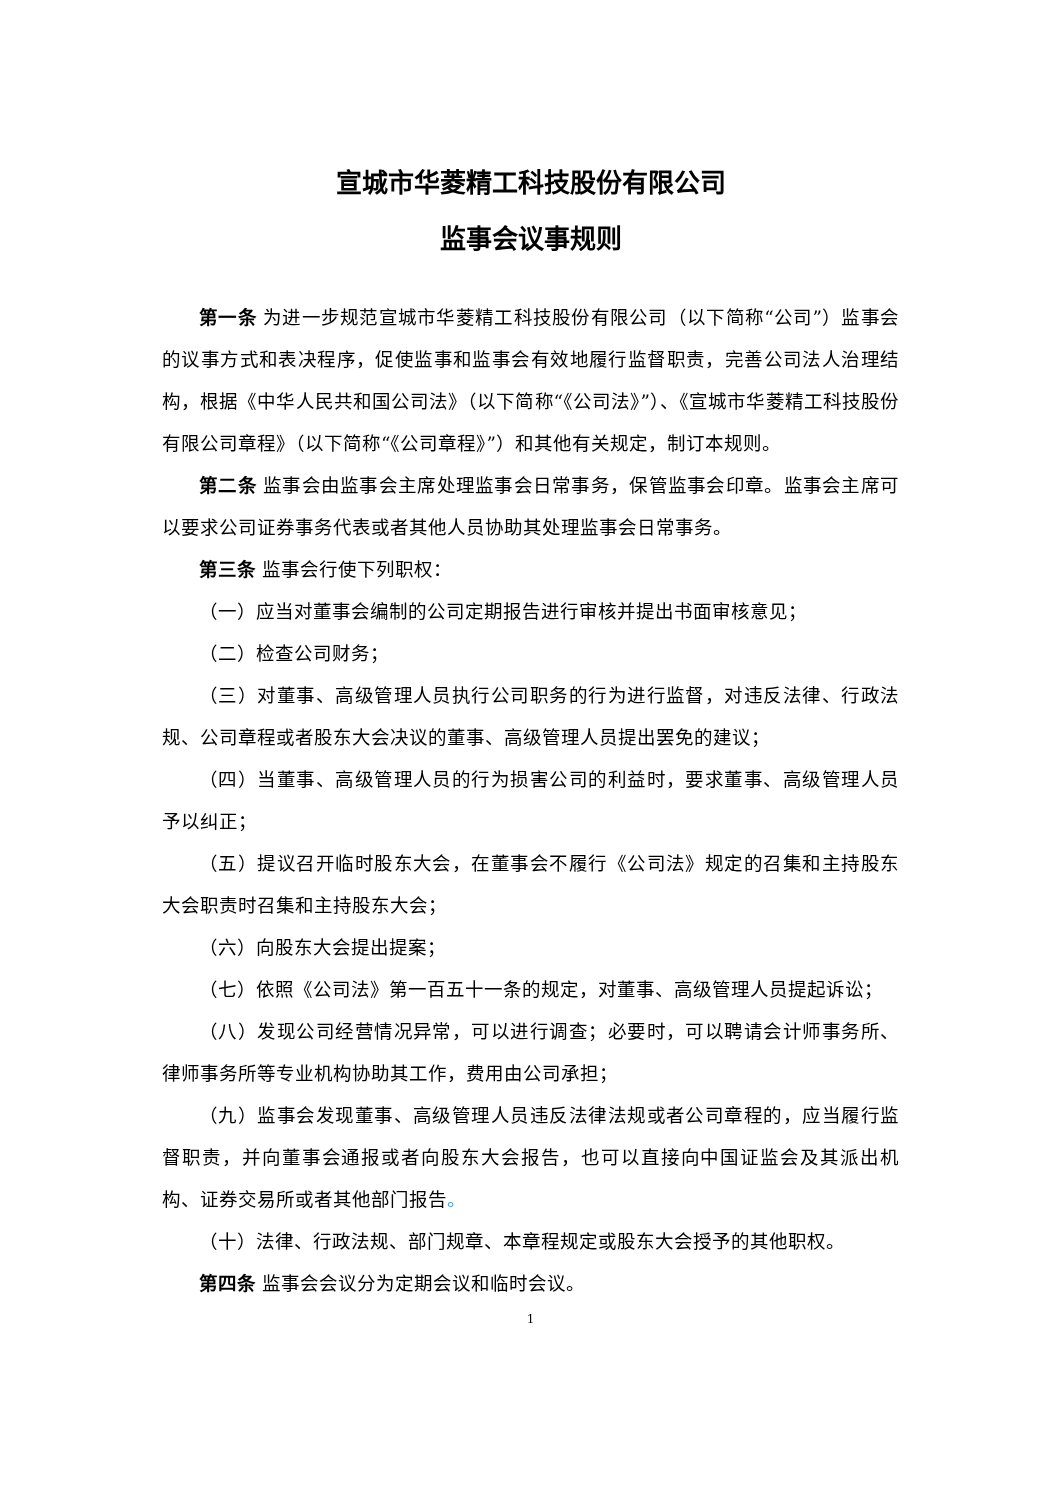宣城市华菱精工科技股份有限公司
监事会议事规则
第一条 为进一步规范宣城市华菱精工科技股份有限公司（以下简称“公司”）监事会的议事方式和表决程序，促使监事和监事会有效地履行监督职责，完善公司法人治理结构，根据《中华人民共和国公司法》（以下简称“《公司法》”）、《宣城市华菱精工科技股份有限公司章程》（以下简称“《公司章程》”）和其他有关规定，制订本规则。
第二条 监事会由监事会主席处理监事会日常事务，保管监事会印章。监事会主席可以要求公司证券事务代表或者其他人员协助其处理监事会日常事务。
第三条 监事会行使下列职权：
（一）应当对董事会编制的公司定期报告进行审核并提出书面审核意见；
（二）检查公司财务；
（三）对董事、高级管理人员执行公司职务的行为进行监督，对违反法律、行政法规、公司章程或者股东大会决议的董事、高级管理人员提出罢免的建议；
（四）当董事、高级管理人员的行为损害公司的利益时，要求董事、高级管理人员予以纠正；
（五）提议召开临时股东大会，在董事会不履行《公司法》规定的召集和主持股东大会职责时召集和主持股东大会；
（六）向股东大会提出提案；
（七）依照《公司法》第一百五十一条的规定，对董事、高级管理人员提起诉讼；
（八）发现公司经营情况异常，可以进行调查；必要时，可以聘请会计师事务所、律师事务所等专业机构协助其工作，费用由公司承担；
（九）监事会发现董事、高级管理人员违反法律法规或者公司章程的，应当履行监督职责，并向董事会通报或者向股东大会报告，也可以直接向中国证监会及其派出机构、证券交易所或者其他部门报告。
（十）法律、行政法规、部门规章、本章程规定或股东大会授予的其他职权。
第四条 监事会会议分为定期会议和临时会议。
1